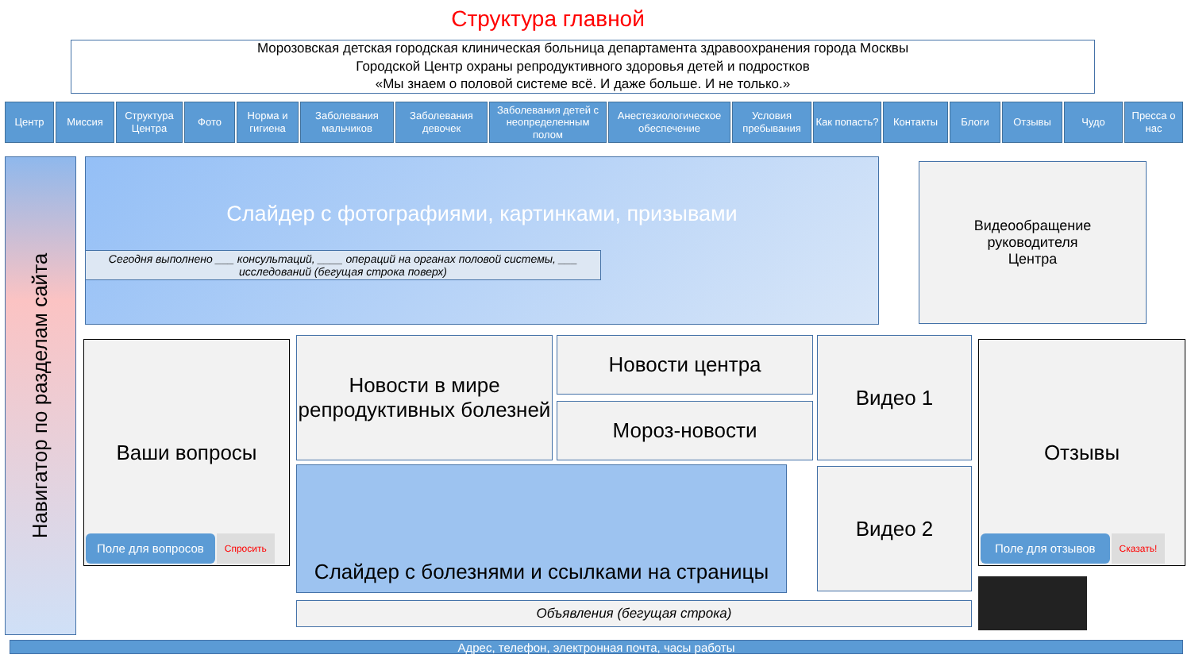Структура главной
Морозовская детская городская клиническая больница департамента здравоохранения города Москвы
Городской Центр охраны репродуктивного здоровья детей и подростков
«Мы знаем о половой системе всё. И даже больше. И не только.»
Центр Миссия Структура Центра
Фото Норма и гигиена
Заболевания мальчиков
Заболевания девочек
Заболевания детей с неопределенным полом
Анестезиологическое обеспечение
Условия пребывания
Как попасть?
Контакты Блоги Отзывы Чудо Пресса о нас
Навигатор по разделам сайта
Слайдер с фотографиями, картинками, призывами
Сегодня выполнено ___ консультаций, ____ операций на органах половой системы, ___ исследований (бегущая строка поверх)
Видеообращение
руководителя
Центра
Ваши вопросы
Поле для вопросов Спросить
Новости в мире репродуктивных болезней
Новости центра
Мороз-новости
Видео 1
Видео 2
Слайдер с болезнями и ссылками на страницы
Отзывы
Поле для отзывов Сказать!
Объявления (бегущая строка)
Адрес, телефон, электронная почта, часы работы